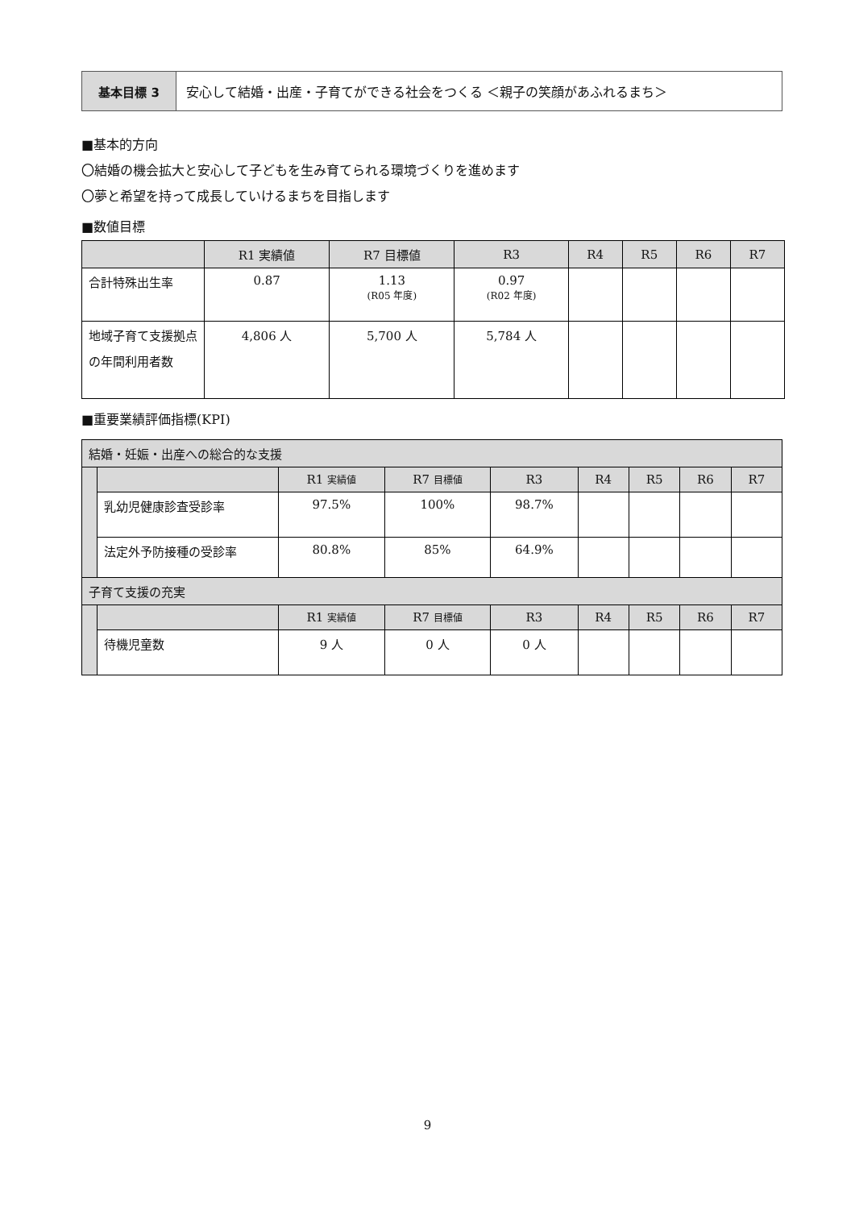基本目標 3 安心して結婚・出産・子育てができる社会をつくる ＜親子の笑顔があふれるまち＞
■基本的方向
〇結婚の機会拡大と安心して子どもを生み育てられる環境づくりを進めます
〇夢と希望を持って成長していけるまちを目指します
■数値目標
| | R1 実績値 | R7 目標値 | R3 | R4 | R5 | R6 | R7 |
| --- | --- | --- | --- | --- | --- | --- | --- |
| 合計特殊出生率 | 0.87 | 1.13 (R05 年度) | 0.97 (R02 年度) | | | | |
| 地域子育て支援拠点の年間利用者数 | 4,806 人 | 5,700 人 | 5,784 人 | | | | |
■重要業績評価指標(KPI)
| 結婚・妊娠・出産への総合的な支援 | | | | | | | | |
| | | R1 実績値 | R7 目標値 | R3 | R4 | R5 | R6 | R7 |
| | 乳幼児健康診査受診率 | 97.5% | 100% | 98.7% | | | | |
| | 法定外予防接種の受診率 | 80.8% | 85% | 64.9% | | | | |
| 子育て支援の充実 | | | | | | | | |
| | | R1 実績値 | R7 目標値 | R3 | R4 | R5 | R6 | R7 |
| | 待機児童数 | 9 人 | 0 人 | 0 人 | | | | |
9